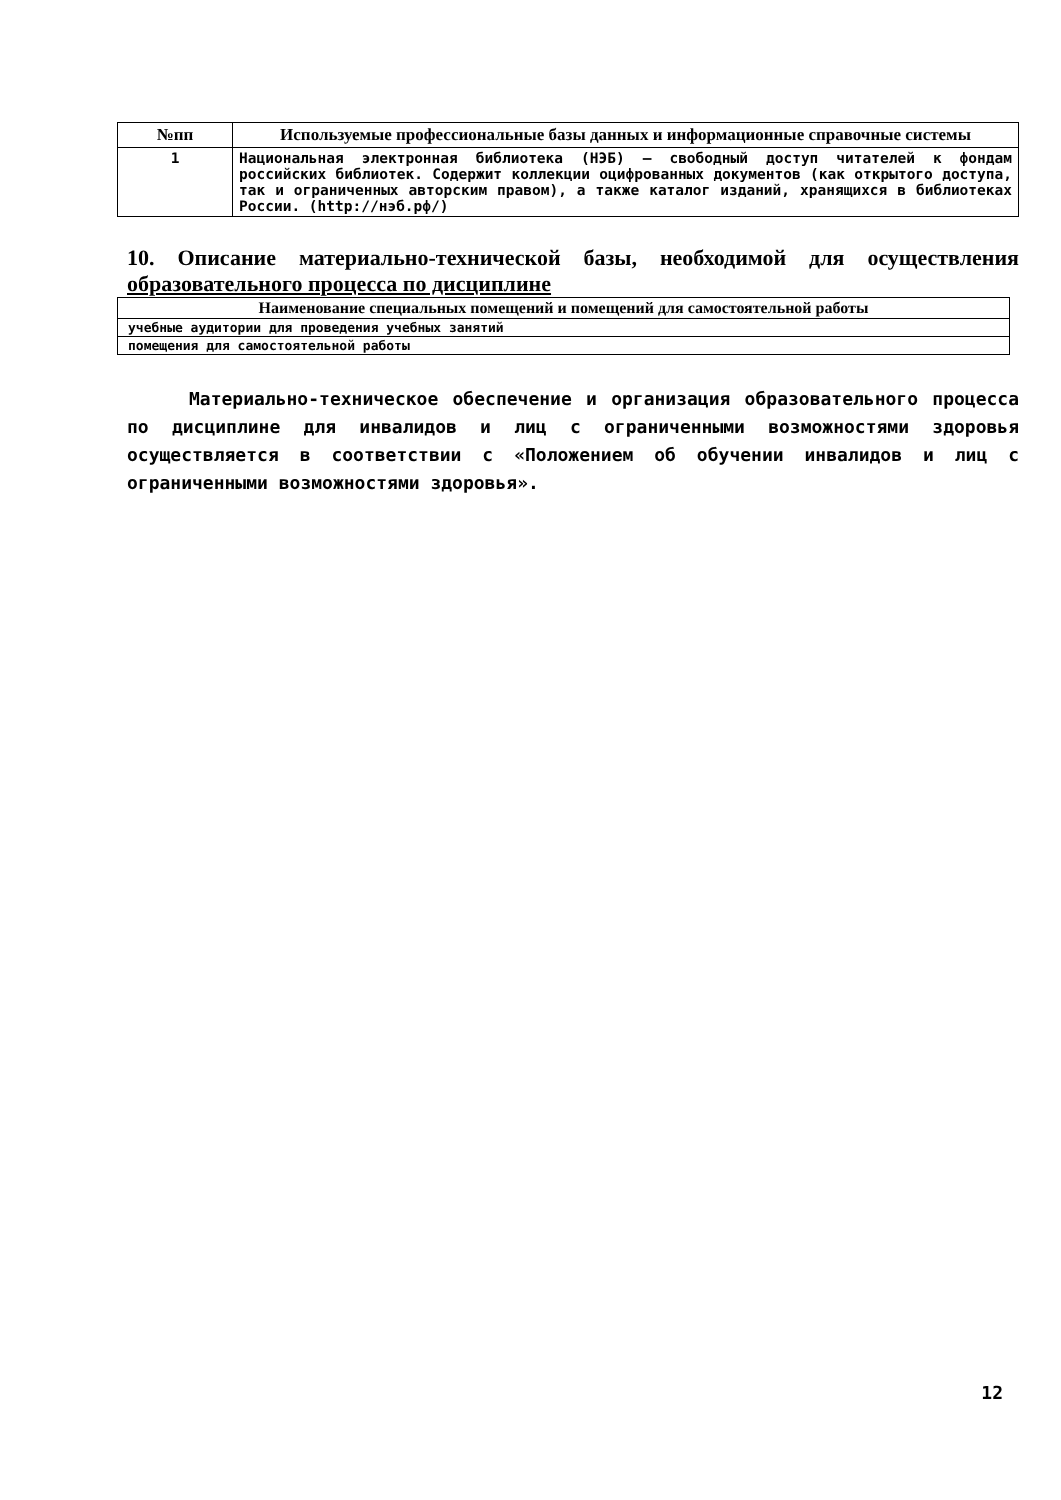| №пп | Используемые профессиональные базы данных и информационные справочные системы |
| --- | --- |
| 1 | Национальная электронная библиотека (НЭБ) — свободный доступ читателей к фондам российских библиотек. Содержит коллекции оцифрованных документов (как открытого доступа, так и ограниченных авторским правом), а также каталог изданий, хранящихся в библиотеках России. (http://нэб.рф/) |
10. Описание материально-технической базы, необходимой для осуществления образовательного процесса по дисциплине
| Наименование специальных помещений и помещений для самостоятельной работы |
| --- |
| учебные аудитории для проведения учебных занятий |
| помещения для самостоятельной работы |
Материально-техническое обеспечение и организация образовательного процесса по дисциплине для инвалидов и лиц с ограниченными возможностями здоровья осуществляется в соответствии с «Положением об обучении инвалидов и лиц с ограниченными возможностями здоровья».
12